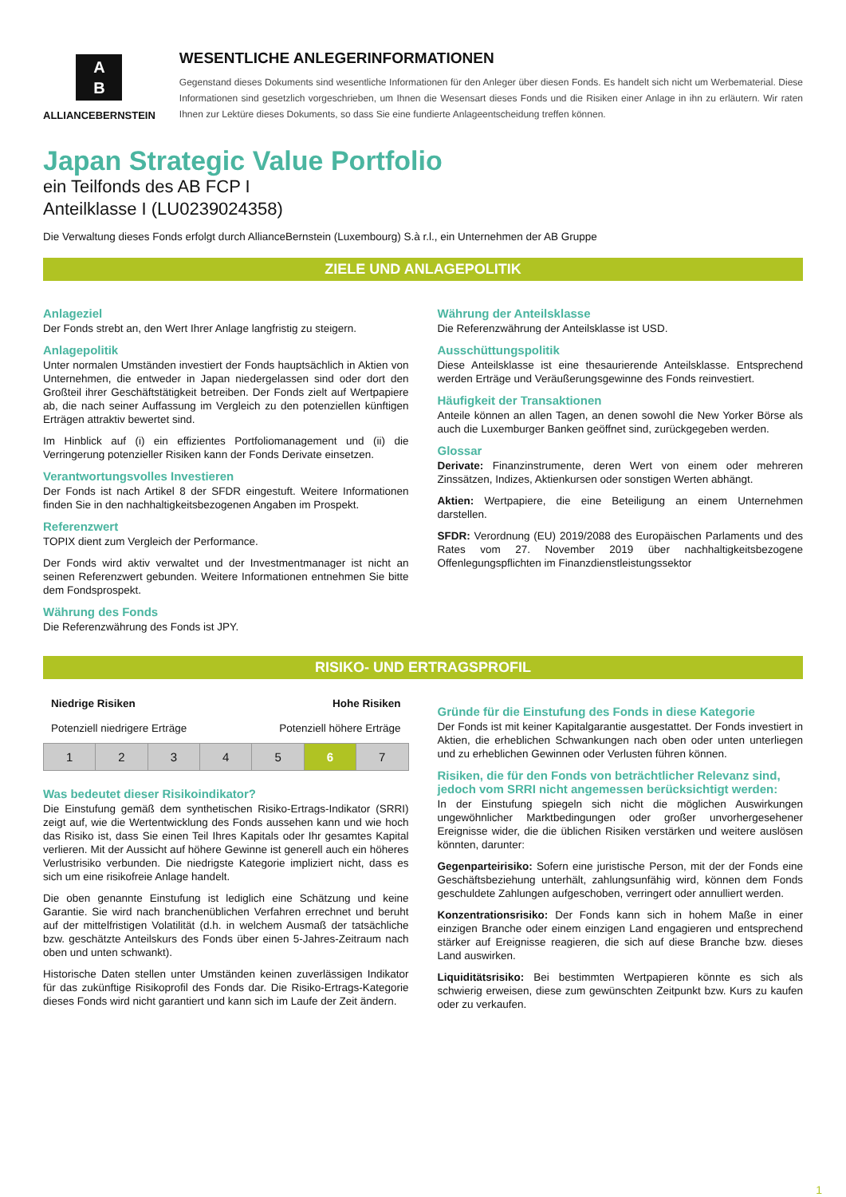A
B
ALLIANCEBERNSTEIN
WESENTLICHE ANLEGERINFORMATIONEN
Gegenstand dieses Dokuments sind wesentliche Informationen für den Anleger über diesen Fonds. Es handelt sich nicht um Werbematerial. Diese Informationen sind gesetzlich vorgeschrieben, um Ihnen die Wesensart dieses Fonds und die Risiken einer Anlage in ihn zu erläutern. Wir raten Ihnen zur Lektüre dieses Dokuments, so dass Sie eine fundierte Anlageentscheidung treffen können.
Japan Strategic Value Portfolio
ein Teilfonds des AB FCP I
Anteilklasse I (LU0239024358)
Die Verwaltung dieses Fonds erfolgt durch AllianceBernstein (Luxembourg) S.à r.l., ein Unternehmen der AB Gruppe
ZIELE UND ANLAGEPOLITIK
Anlageziel
Der Fonds strebt an, den Wert Ihrer Anlage langfristig zu steigern.
Anlagepolitik
Unter normalen Umständen investiert der Fonds hauptsächlich in Aktien von Unternehmen, die entweder in Japan niedergelassen sind oder dort den Großteil ihrer Geschäftstätigkeit betreiben. Der Fonds zielt auf Wertpapiere ab, die nach seiner Auffassung im Vergleich zu den potenziellen künftigen Erträgen attraktiv bewertet sind.
Im Hinblick auf (i) ein effizientes Portfoliomanagement und (ii) die Verringerung potenzieller Risiken kann der Fonds Derivate einsetzen.
Verantwortungsvolles Investieren
Der Fonds ist nach Artikel 8 der SFDR eingestuft. Weitere Informationen finden Sie in den nachhaltigkeitsbezogenen Angaben im Prospekt.
Referenzwert
TOPIX dient zum Vergleich der Performance.
Der Fonds wird aktiv verwaltet und der Investmentmanager ist nicht an seinen Referenzwert gebunden. Weitere Informationen entnehmen Sie bitte dem Fondsprospekt.
Währung des Fonds
Die Referenzwährung des Fonds ist JPY.
Währung der Anteilsklasse
Die Referenzwährung der Anteilsklasse ist USD.
Ausschüttungspolitik
Diese Anteilsklasse ist eine thesaurierende Anteilsklasse. Entsprechend werden Erträge und Veräußerungsgewinne des Fonds reinvestiert.
Häufigkeit der Transaktionen
Anteile können an allen Tagen, an denen sowohl die New Yorker Börse als auch die Luxemburger Banken geöffnet sind, zurückgegeben werden.
Glossar
Derivate: Finanzinstrumente, deren Wert von einem oder mehreren Zinssätzen, Indizes, Aktienkursen oder sonstigen Werten abhängt.
Aktien: Wertpapiere, die eine Beteiligung an einem Unternehmen darstellen.
SFDR: Verordnung (EU) 2019/2088 des Europäischen Parlaments und des Rates vom 27. November 2019 über nachhaltigkeitsbezogene Offenlegungspflichten im Finanzdienstleistungssektor
RISIKO- UND ERTRAGSPROFIL
Niedrige Risiken Hohe Risiken
Potenziell niedrigere Erträge Potenziell höhere Erträge
| 1 | 2 | 3 | 4 | 5 | 6 | 7 |
Was bedeutet dieser Risikoindikator?
Die Einstufung gemäß dem synthetischen Risiko-Ertrags-Indikator (SRRI) zeigt auf, wie die Wertentwicklung des Fonds aussehen kann und wie hoch das Risiko ist, dass Sie einen Teil Ihres Kapitals oder Ihr gesamtes Kapital verlieren. Mit der Aussicht auf höhere Gewinne ist generell auch ein höheres Verlustrisiko verbunden. Die niedrigste Kategorie impliziert nicht, dass es sich um eine risikofreie Anlage handelt.
Die oben genannte Einstufung ist lediglich eine Schätzung und keine Garantie. Sie wird nach branchenüblichen Verfahren errechnet und beruht auf der mittelfristigen Volatilität (d.h. in welchem Ausmaß der tatsächliche bzw. geschätzte Anteilskurs des Fonds über einen 5-Jahres-Zeitraum nach oben und unten schwankt).
Historische Daten stellen unter Umständen keinen zuverlässigen Indikator für das zukünftige Risikoprofil des Fonds dar. Die Risiko-Ertrags-Kategorie dieses Fonds wird nicht garantiert und kann sich im Laufe der Zeit ändern.
Gründe für die Einstufung des Fonds in diese Kategorie
Der Fonds ist mit keiner Kapitalgarantie ausgestattet. Der Fonds investiert in Aktien, die erheblichen Schwankungen nach oben oder unten unterliegen und zu erheblichen Gewinnen oder Verlusten führen können.
Risiken, die für den Fonds von beträchtlicher Relevanz sind, jedoch vom SRRI nicht angemessen berücksichtigt werden:
In der Einstufung spiegeln sich nicht die möglichen Auswirkungen ungewöhnlicher Marktbedingungen oder großer unvorhergesehener Ereignisse wider, die die üblichen Risiken verstärken und weitere auslösen könnten, darunter:
Gegenparteirisiko: Sofern eine juristische Person, mit der der Fonds eine Geschäftsbeziehung unterhält, zahlungsunfähig wird, können dem Fonds geschuldete Zahlungen aufgeschoben, verringert oder annulliert werden.
Konzentrationsrisiko: Der Fonds kann sich in hohem Maße in einer einzigen Branche oder einem einzigen Land engagieren und entsprechend stärker auf Ereignisse reagieren, die sich auf diese Branche bzw. dieses Land auswirken.
Liquiditätsrisiko: Bei bestimmten Wertpapieren könnte es sich als schwierig erweisen, diese zum gewünschten Zeitpunkt bzw. Kurs zu kaufen oder zu verkaufen.
1